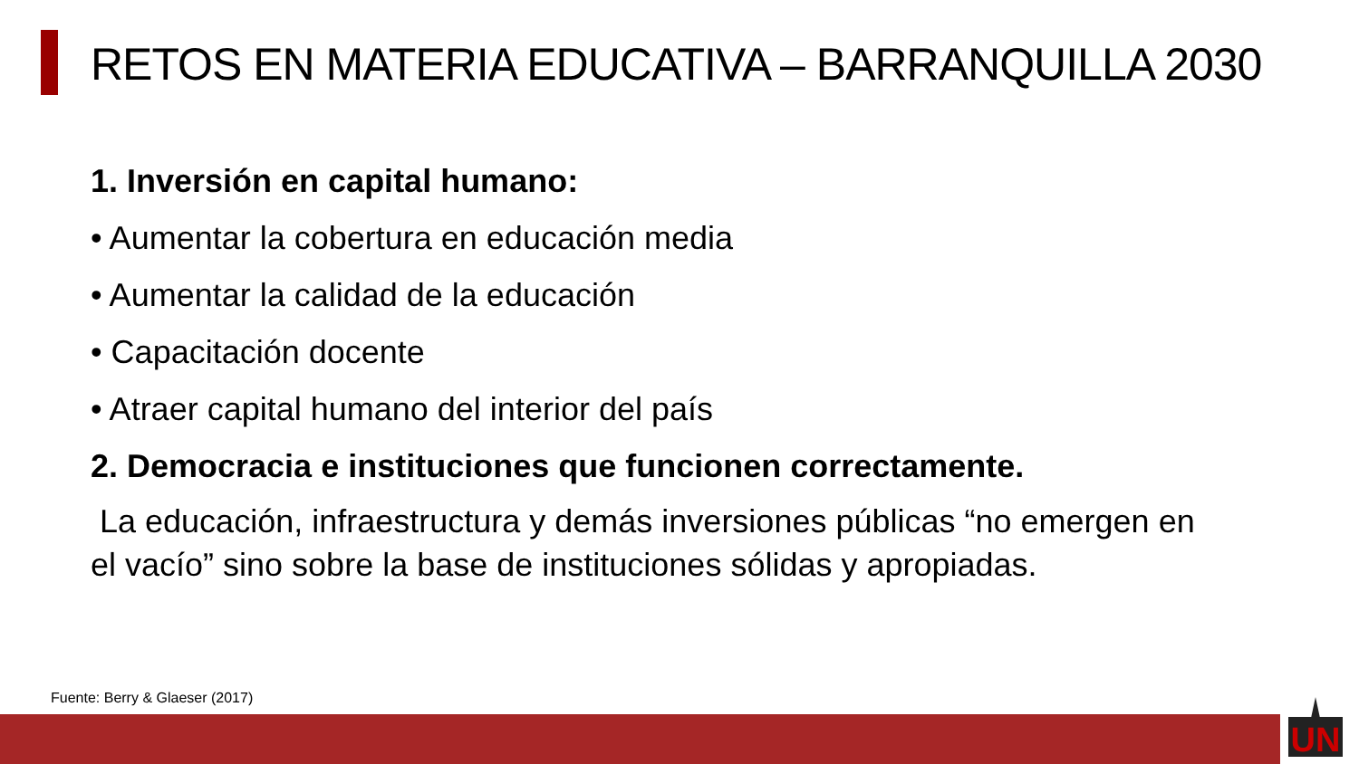RETOS EN MATERIA EDUCATIVA – BARRANQUILLA 2030
1. Inversión en capital humano:
• Aumentar la cobertura en educación media
• Aumentar la calidad de la educación
• Capacitación docente
• Atraer capital humano del interior del país
2. Democracia e instituciones que funcionen correctamente.
La educación, infraestructura y demás inversiones públicas “no emergen en el vacío” sino sobre la base de instituciones sólidas y apropiadas.
Fuente: Berry & Glaeser (2017)
UN